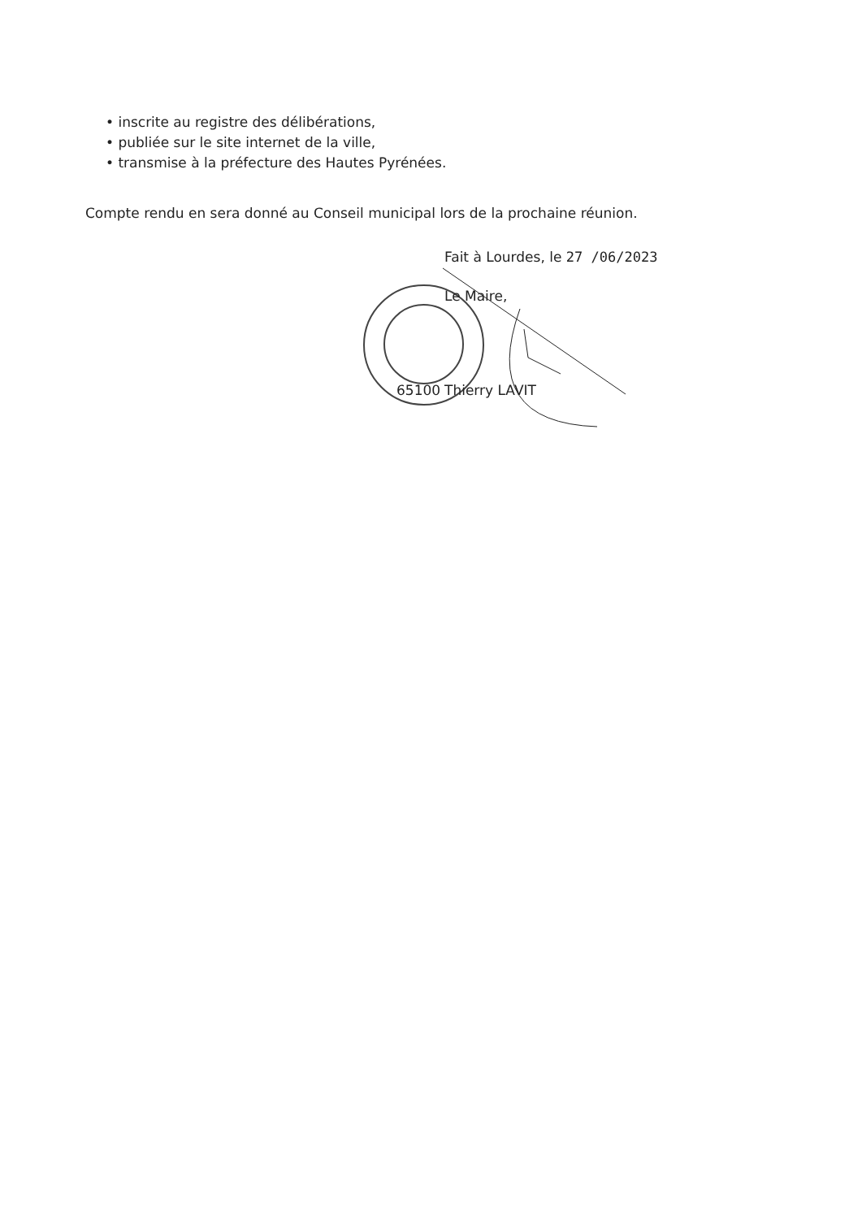• inscrite au registre des délibérations,
• publiée sur le site internet de la ville,
• transmise à la préfecture des Hautes Pyrénées.
Compte rendu en sera donné au Conseil municipal lors de la prochaine réunion.
Fait à Lourdes, le 27 /06/2023
Le Maire,
65100 Thierry LAVIT